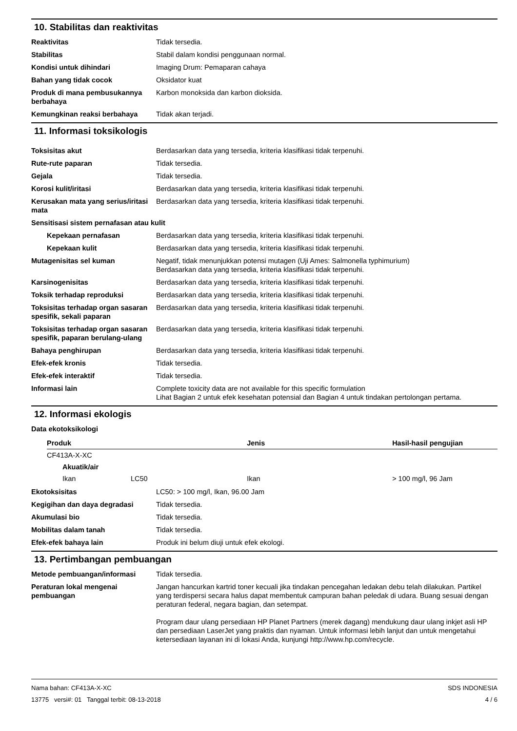10. Stabilitas dan reaktivitas
Reaktivitas Tidak tersedia.
Stabilitas Stabil dalam kondisi penggunaan normal.
Kondisi untuk dihindari Imaging Drum: Pemaparan cahaya
Bahan yang tidak cocok Oksidator kuat
Produk di mana pembusukannya berbahaya
Karbon monoksida dan karbon dioksida.
Kemungkinan reaksi berbahaya Tidak akan terjadi.
11. Informasi toksikologis
Toksisitas akut Berdasarkan data yang tersedia, kriteria klasifikasi tidak terpenuhi.
Rute-rute paparan Tidak tersedia.
Gejala Tidak tersedia.
Korosi kulit/iritasi Berdasarkan data yang tersedia, kriteria klasifikasi tidak terpenuhi.
Kerusakan mata yang serius/iritasi mata
Berdasarkan data yang tersedia, kriteria klasifikasi tidak terpenuhi.
Sensitisasi sistem pernafasan atau kulit
Kepekaan pernafasan Berdasarkan data yang tersedia, kriteria klasifikasi tidak terpenuhi.
Kepekaan kulit Berdasarkan data yang tersedia, kriteria klasifikasi tidak terpenuhi.
Mutagenisitas sel kuman Negatif, tidak menunjukkan potensi mutagen (Uji Ames: Salmonella typhimurium)
Berdasarkan data yang tersedia, kriteria klasifikasi tidak terpenuhi.
Karsinogenisitas Berdasarkan data yang tersedia, kriteria klasifikasi tidak terpenuhi.
Toksik terhadap reproduksi Berdasarkan data yang tersedia, kriteria klasifikasi tidak terpenuhi.
Toksisitas terhadap organ sasaran spesifik, sekali paparan
Berdasarkan data yang tersedia, kriteria klasifikasi tidak terpenuhi.
Toksisitas terhadap organ sasaran spesifik, paparan berulang-ulang
Berdasarkan data yang tersedia, kriteria klasifikasi tidak terpenuhi.
Bahaya penghirupan Berdasarkan data yang tersedia, kriteria klasifikasi tidak terpenuhi.
Efek-efek kronis Tidak tersedia.
Efek-efek interaktif Tidak tersedia.
Informasi lain Complete toxicity data are not available for this specific formulation
Lihat Bagian 2 untuk efek kesehatan potensial dan Bagian 4 untuk tindakan pertolongan pertama.
12. Informasi ekologis
Data ekotoksikologi
| Produk | | Jenis | Hasil-hasil pengujian |
| --- | --- | --- | --- |
| CF413A-X-XC | | | |
| Akuatik/air | | | |
| Ikan | LC50 | Ikan | > 100 mg/l, 96 Jam |
Ekotoksisitas LC50: > 100 mg/l, Ikan, 96.00 Jam
Kegigihan dan daya degradasi Tidak tersedia.
Akumulasi bio Tidak tersedia.
Mobilitas dalam tanah Tidak tersedia.
Efek-efek bahaya lain Produk ini belum diuji untuk efek ekologi.
13. Pertimbangan pembuangan
Metode pembuangan/informasi Tidak tersedia.
Peraturan lokal mengenai pembuangan
Jangan hancurkan kartrid toner kecuali jika tindakan pencegahan ledakan debu telah dilakukan. Partikel yang terdispersi secara halus dapat membentuk campuran bahan peledak di udara. Buang sesuai dengan peraturan federal, negara bagian, dan setempat.
Program daur ulang persediaan HP Planet Partners (merek dagang) mendukung daur ulang inkjet asli HP dan persediaan LaserJet yang praktis dan nyaman. Untuk informasi lebih lanjut dan untuk mengetahui ketersediaan layanan ini di lokasi Anda, kunjungi http://www.hp.com/recycle.
SDS INDONESIA
4 / 6
Nama bahan: CF413A-X-XC
13775 versi#: 01 Tanggal terbit: 08-13-2018